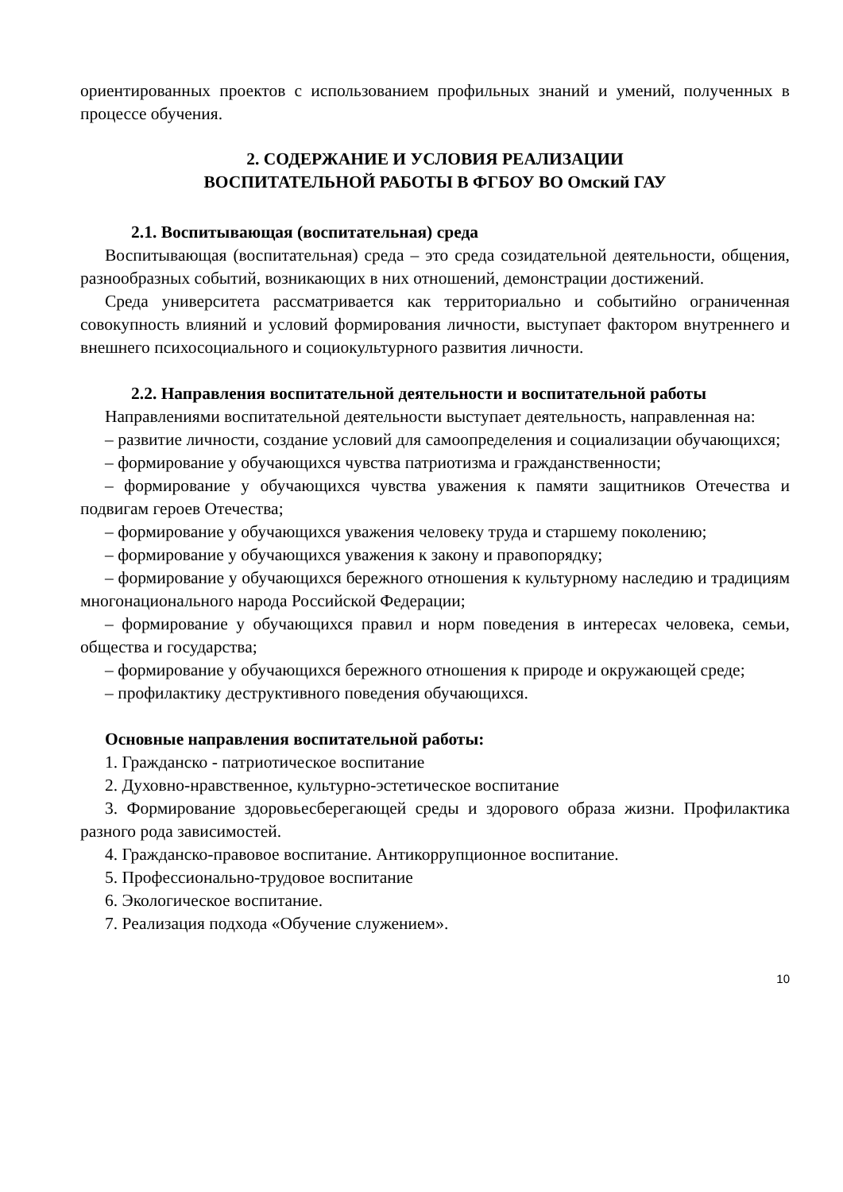ориентированных проектов с использованием профильных знаний и умений, полученных в процессе обучения.
2. СОДЕРЖАНИЕ И УСЛОВИЯ РЕАЛИЗАЦИИ
ВОСПИТАТЕЛЬНОЙ РАБОТЫ В ФГБОУ ВО Омский ГАУ
2.1. Воспитывающая (воспитательная) среда
Воспитывающая (воспитательная) среда – это среда созидательной деятельности, общения, разнообразных событий, возникающих в них отношений, демонстрации достижений.
Среда университета рассматривается как территориально и событийно ограниченная совокупность влияний и условий формирования личности, выступает фактором внутреннего и внешнего психосоциального и социокультурного развития личности.
2.2. Направления воспитательной деятельности и воспитательной работы
Направлениями воспитательной деятельности выступает деятельность, направленная на:
– развитие личности, создание условий для самоопределения и социализации обучающихся;
– формирование у обучающихся чувства патриотизма и гражданственности;
– формирование у обучающихся чувства уважения к памяти защитников Отечества и подвигам героев Отечества;
– формирование у обучающихся уважения человеку труда и старшему поколению;
– формирование у обучающихся уважения к закону и правопорядку;
– формирование у обучающихся бережного отношения к культурному наследию и традициям многонационального народа Российской Федерации;
– формирование у обучающихся правил и норм поведения в интересах человека, семьи, общества и государства;
– формирование у обучающихся бережного отношения к природе и окружающей среде;
– профилактику деструктивного поведения обучающихся.
Основные направления воспитательной работы:
1. Гражданско - патриотическое воспитание
2. Духовно-нравственное, культурно-эстетическое воспитание
3. Формирование здоровьесберегающей среды и здорового образа жизни. Профилактика разного рода зависимостей.
4. Гражданско-правовое воспитание. Антикоррупционное воспитание.
5. Профессионально-трудовое воспитание
6. Экологическое воспитание.
7. Реализация подхода «Обучение служением».
10